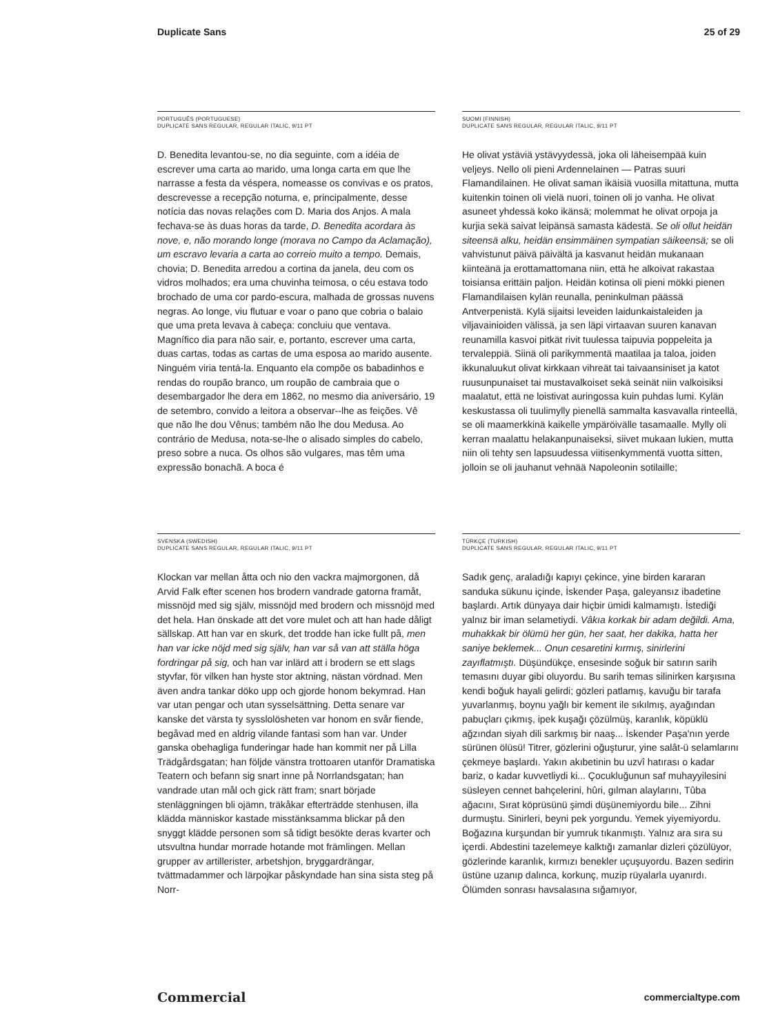Duplicate Sans 25 of 29
PORTUGUÊS (PORTUGUESE)
DUPLICATE SANS REGULAR, REGULAR ITALIC, 9/11 PT
D. Benedita levantou-se, no dia seguinte, com a idéia de escrever uma carta ao marido, uma longa carta em que lhe narrasse a festa da véspera, nomeasse os convivas e os pratos, descrevesse a recepção noturna, e, principalmente, desse notícia das novas relações com D. Maria dos Anjos. A mala fechava-se às duas horas da tarde, D. Benedita acordara às nove, e, não morando longe (morava no Campo da Aclamação), um escravo levaria a carta ao correio muito a tempo. Demais, chovia; D. Benedita arredou a cortina da janela, deu com os vidros molhados; era uma chuvinha teimosa, o céu estava todo brochado de uma cor pardo-escura, malhada de grossas nuvens negras. Ao longe, viu flutuar e voar o pano que cobria o balaio que uma preta levava à cabeça: concluiu que ventava. Magnífico dia para não sair, e, portanto, escrever uma carta, duas cartas, todas as cartas de uma esposa ao marido ausente. Ninguém viria tentá-la. Enquanto ela compõe os babadinhos e rendas do roupão branco, um roupão de cambraia que o desembargador lhe dera em 1862, no mesmo dia aniversário, 19 de setembro, convido a leitora a observar--lhe as feições. Vê que não lhe dou Vênus; também não lhe dou Medusa. Ao contrário de Medusa, nota-se-lhe o alisado simples do cabelo, preso sobre a nuca. Os olhos são vulgares, mas têm uma expressão bonachã. A boca é
SUOMI (FINNISH)
DUPLICATE SANS REGULAR, REGULAR ITALIC, 9/11 PT
He olivat ystäviä ystävyydessä, joka oli läheisempää kuin veljeys. Nello oli pieni Ardennelainen — Patras suuri Flamandilainen. He olivat saman ikäisiä vuosilla mitattuna, mutta kuitenkin toinen oli vielä nuori, toinen oli jo vanha. He olivat asuneet yhdessä koko ikänsä; molemmat he olivat orpoja ja kurjia sekä saivat leipänsä samasta kädestä. Se oli ollut heidän siteensä alku, heidän ensimmäinen sympatian säikeensä; se oli vahvistunut päivä päivältä ja kasvanut heidän mukanaan kiinteänä ja erottamattomana niin, että he alkoivat rakastaa toisiansa erittäin paljon. Heidän kotinsa oli pieni mökki pienen Flamandilaisen kylän reunalla, peninkulman päässä Antverpenistä. Kylä sijaitsi leveiden laidunkaistaleiden ja viljavainioiden välissä, ja sen läpi virtaavan suuren kanavan reunamilla kasvoi pitkät rivit tuulessa taipuvia poppeleita ja tervaleppiä. Siinä oli parikymmentä maatilaa ja taloa, joiden ikkunaluukut olivat kirkkaan vihreät tai taivaansiniset ja katot ruusunpunaiset tai mustavalkoiset sekä seinät niin valkoisiksi maalatut, että ne loistivat auringossa kuin puhdas lumi. Kylän keskustassa oli tuulimylly pienellä sammalta kasvavalla rinteellä, se oli maamerkkinä kaikelle ympäröivälle tasamaalle. Mylly oli kerran maalattu helakanpunaiseksi, siivet mukaan lukien, mutta niin oli tehty sen lapsuudessa viitisenkymmentä vuotta sitten, jolloin se oli jauhanut vehnää Napoleonin sotilaille;
SVENSKA (SWEDISH)
DUPLICATE SANS REGULAR, REGULAR ITALIC, 9/11 PT
Klockan var mellan åtta och nio den vackra majmorgonen, då Arvid Falk efter scenen hos brodern vandrade gatorna framåt, missnöjd med sig själv, missnöjd med brodern och missnöjd med det hela. Han önskade att det vore mulet och att han hade dåligt sällskap. Att han var en skurk, det trodde han icke fullt på, men han var icke nöjd med sig själv, han var så van att ställa höga fordringar på sig, och han var inlärd att i brodern se ett slags styvfar, för vilken han hyste stor aktning, nästan vördnad. Men även andra tankar döko upp och gjorde honom bekymrad. Han var utan pengar och utan sysselsättning. Detta senare var kanske det värsta ty sysslolösheten var honom en svår fiende, begåvad med en aldrig vilande fantasi som han var. Under ganska obehagliga funderingar hade han kommit ner på Lilla Trädgårdsgatan; han följde vänstra trottoaren utanför Dramatiska Teatern och befann sig snart inne på Norrlandsgatan; han vandrade utan mål och gick rätt fram; snart började stenläggningen bli ojämn, träkåkar efterträdde stenhusen, illa klädda människor kastade misstänksamma blickar på den snyggt klädde personen som så tidigt besökte deras kvarter och utsvultna hundar morrade hotande mot främlingen. Mellan grupper av artillerister, arbetshjon, bryggardrängar, tvättmadammer och lärpojkar påskyndade han sina sista steg på Norr-
TÜRKÇE (TURKISH)
DUPLICATE SANS REGULAR, REGULAR ITALIC, 9/11 PT
Sadık genç, araladığı kapıyı çekince, yine birden kararan sanduka sükunu içinde, İskender Paşa, galeyansız ibadetine başlardı. Artık dünyaya dair hiçbir ümidi kalmamıştı. İstediği yalnız bir iman selametiydi. Vâkıa korkak bir adam değildi. Ama, muhakkak bir ölümü her gün, her saat, her dakika, hatta her saniye beklemek... Onun cesaretini kırmış, sinirlerini zayıflatmıştı. Düşündükçe, ensesinde soğuk bir satırın sarih temasını duyar gibi oluyordu. Bu sarih temas silinirken karşısına kendi boğuk hayali gelirdi; gözleri patlamış, kavuğu bir tarafa yuvarlanmış, boynu yağlı bir kement ile sıkılmış, ayağından pabuçları çıkmış, ipek kuşağı çözülmüş, karanlık, köpüklü ağzından siyah dili sarkmış bir naaş... İskender Paşa'nın yerde sürünen ölüsü! Titrer, gözlerini oğuşturur, yine salât-ü selamlarını çekmeye başlardı. Yakın akıbetinin bu uzvî hatırası o kadar bariz, o kadar kuvvetliydi ki... Çocukluğunun saf muhayyilesini süsleyen cennet bahçelerini, hûri, gılman alaylarını, Tûba ağacını, Sırat köprüsünü şimdi düşünemiyordu bile... Zihni durmuştu. Sinirleri, beyni pek yorgundu. Yemek yiyemiyordu. Boğazına kurşundan bir yumruk tıkanmıştı. Yalnız ara sıra su içerdi. Abdestini tazelemeye kalktığı zamanlar dizleri çözülüyor, gözlerinde karanlık, kırmızı benekler uçuşuyordu. Bazen sedirin üstüne uzanıp dalınca, korkunç, muzip rüyalarla uyanırdı. Ölümden sonrası havsalasına sığamıyor,
Commercial commercialtype.com